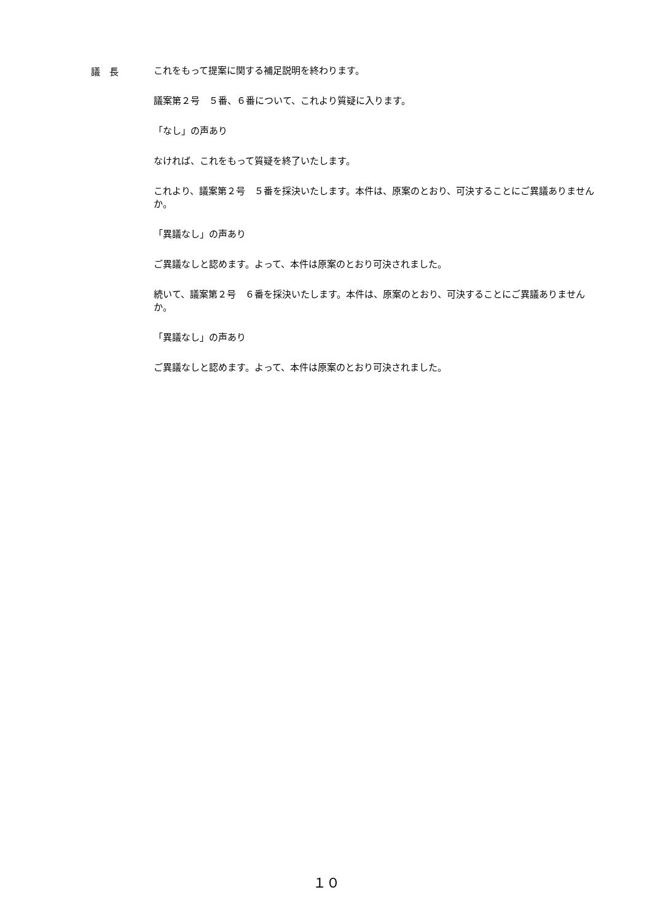議　長
これをもって提案に関する補足説明を終わります。
議案第２号　５番、６番について、これより質疑に入ります。
「なし」の声あり
なければ、これをもって質疑を終了いたします。
これより、議案第２号　５番を採決いたします。本件は、原案のとおり、可決することにご異議ありませんか。
「異議なし」の声あり
ご異議なしと認めます。よって、本件は原案のとおり可決されました。
続いて、議案第２号　６番を採決いたします。本件は、原案のとおり、可決することにご異議ありませんか。
「異議なし」の声あり
ご異議なしと認めます。よって、本件は原案のとおり可決されました。
１０